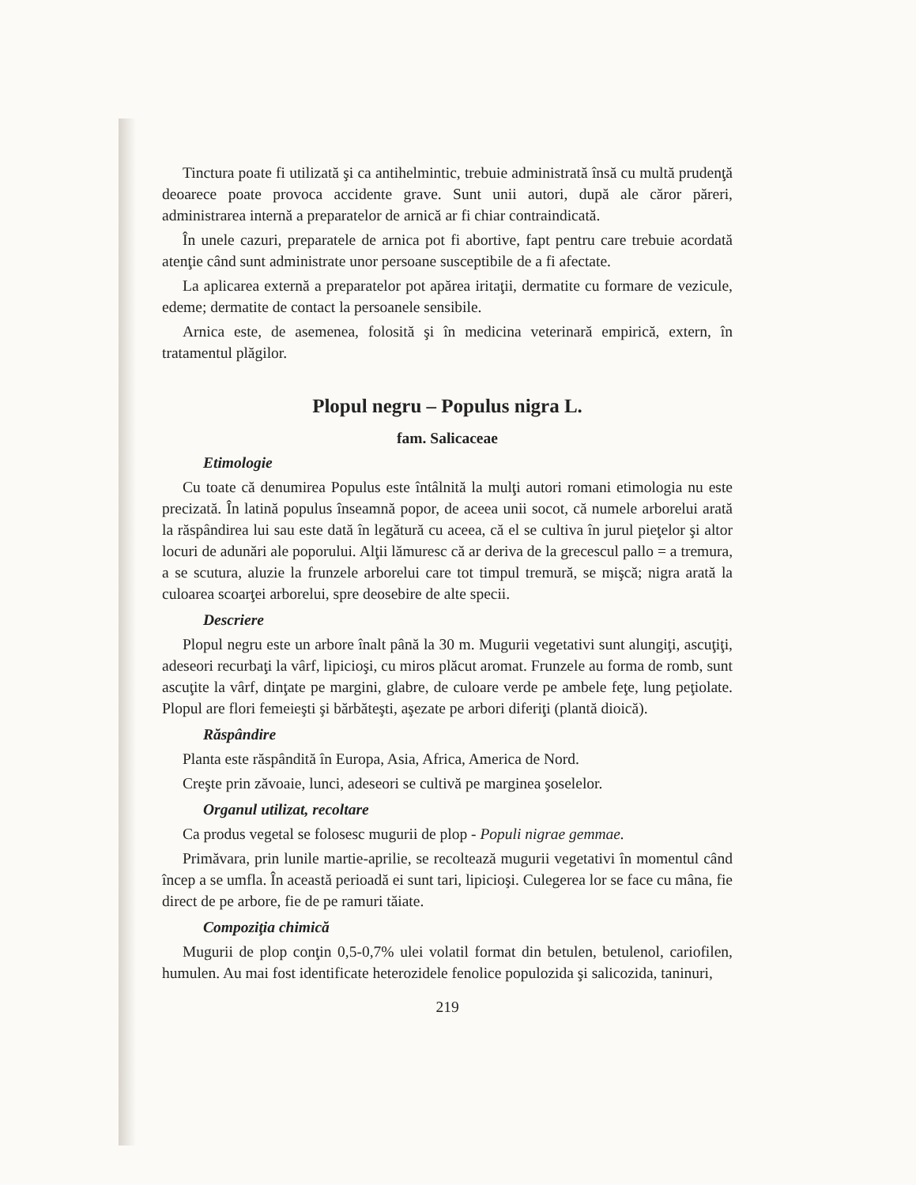Tinctura poate fi utilizată şi ca antihelmintic, trebuie administrată însă cu multă prudenţă deoarece poate provoca accidente grave. Sunt unii autori, după ale căror păreri, administrarea internă a preparatelor de arnică ar fi chiar contraindicată.
În unele cazuri, preparatele de arnica pot fi abortive, fapt pentru care trebuie acordată atenţie când sunt administrate unor persoane susceptibile de a fi afectate.
La aplicarea externă a preparatelor pot apărea iritaţii, dermatite cu formare de vezicule, edeme; dermatite de contact la persoanele sensibile.
Arnica este, de asemenea, folosită şi în medicina veterinară empirică, extern, în tratamentul plăgilor.
Plopul negru – Populus nigra L.
fam. Salicaceae
Etimologie
Cu toate că denumirea Populus este întâlnită la mulţi autori romani etimologia nu este precizată. În latină populus înseamnă popor, de aceea unii socot, că numele arborelui arată la răspândirea lui sau este dată în legătură cu aceea, că el se cultiva în jurul pieţelor şi altor locuri de adunări ale poporului. Alţii lămuresc că ar deriva de la grecescul pallo = a tremura, a se scutura, aluzie la frunzele arborelui care tot timpul tremură, se mişcă; nigra arată la culoarea scoarţei arborelui, spre deosebire de alte specii.
Descriere
Plopul negru este un arbore înalt până la 30 m. Mugurii vegetativi sunt alungiţi, ascuţiţi, adeseori recurbaţi la vârf, lipicioşi, cu miros plăcut aromat. Frunzele au forma de romb, sunt ascuţite la vârf, dinţate pe margini, glabre, de culoare verde pe ambele feţe, lung peţiolate. Plopul are flori femeieşti şi bărbăteşti, aşezate pe arbori diferiţi (plantă dioică).
Răspândire
Planta este răspândită în Europa, Asia, Africa, America de Nord.
Creşte prin zăvoaie, lunci, adeseori se cultivă pe marginea şoselelor.
Organul utilizat, recoltare
Ca produs vegetal se folosesc mugurii de plop - Populi nigrae gemmae.
Primăvara, prin lunile martie-aprilie, se recoltează mugurii vegetativi în momentul când încep a se umfla. În această perioadă ei sunt tari, lipicioşi. Culegerea lor se face cu mâna, fie direct de pe arbore, fie de pe ramuri tăiate.
Compoziţia chimică
Mugurii de plop conţin 0,5-0,7% ulei volatil format din betulen, betulenol, cariofilen, humulen. Au mai fost identificate heterozidele fenolice populozida şi salicozida, taninuri,
219